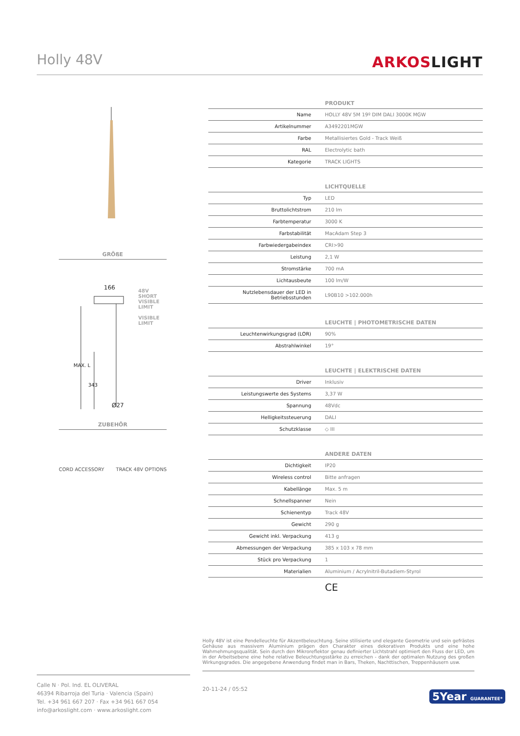Holly 48V
ARKOSLIGHT
GRÖßE
166
48V SHORT
VISIBLE LIMIT
VISIBLE
LIMIT
MAX. L
343
Ø27
ZUBEHÖR
CORD ACCESSORY TRACK 48V OPTIONS
| PRODUKT | |
| --- | --- |
| Name | HOLLY 48V 5M 19º DIM DALI 3000K MGW |
| Artikelnummer | A3492201MGW |
| Farbe | Metallisiertes Gold - Track Weiß |
| RAL | Electrolytic bath |
| Kategorie | TRACK LIGHTS |
| LICHTQUELLE | |
| --- | --- |
| Typ | LED |
| Bruttolichtstrom | 210 lm |
| Farbtemperatur | 3000 K |
| Farbstabilität | MacAdam Step 3 |
| Farbwiedergabeindex | CRI>90 |
| Leistung | 2,1 W |
| Stromstärke | 700 mA |
| Lichtausbeute | 100 lm/W |
| Nutzlebensdauer der LED in Betriebsstunden | L90B10 >102.000h |
| LEUCHTE / PHOTOMETRISCHE DATEN | |
| --- | --- |
| Leuchtenwirkungsgrad (LOR) | 90% |
| Abstrahlwinkel | 19° |
| LEUCHTE / ELEKTRISCHE DATEN | |
| --- | --- |
| Driver | Inklusiv |
| Leistungswerte des Systems | 3,37 W |
| Spannung | 48Vdc |
| Helligkeitssteuerung | DALI |
| Schutzklasse | ◇ III |
| ANDERE DATEN | |
| --- | --- |
| Dichtigkeit | IP20 |
| Wireless control | Bitte anfragen |
| Kabellänge | Max. 5 m |
| Schnellspanner | Nein |
| Schienentyp | Track 48V |
| Gewicht | 290 g |
| Gewicht inkl. Verpackung | 413 g |
| Abmessungen der Verpackung | 385 x 103 x 78 mm |
| Stück pro Verpackung | 1 |
| Materialien | Aluminium / Acrylnitril-Butadiem-Styrol |
CE
Holly 48V ist eine Pendelleuchte für Akzentbeleuchtung. Seine stilisierte und elegante Geometrie und sein gefrästes Gehäuse aus massivem Aluminium prägen den Charakter eines dekorativen Produkts und eine hohe Wahrnehmungsqualität. Sein durch den Mikroreflektor genau definierter Lichtstrahl optimiert den Fluss der LED, um in der Arbeitsebene eine hohe relative Beleuchtungsstärke zu erreichen - dank der optimalen Nutzung des großen Wirkungsgrades. Die angegebene Anwendung findet man in Bars, Theken, Nachttischen, Treppenhäusern usw.
Calle N · Pol. Ind. EL OLIVERAL
46394 Ribarroja del Turia · Valencia (Spain)
Tel. +34 961 667 207 · Fax +34 961 667 054
info@arkoslight.com · www.arkoslight.com
20-11-24 / 05:52
5Year GUARANTEE*